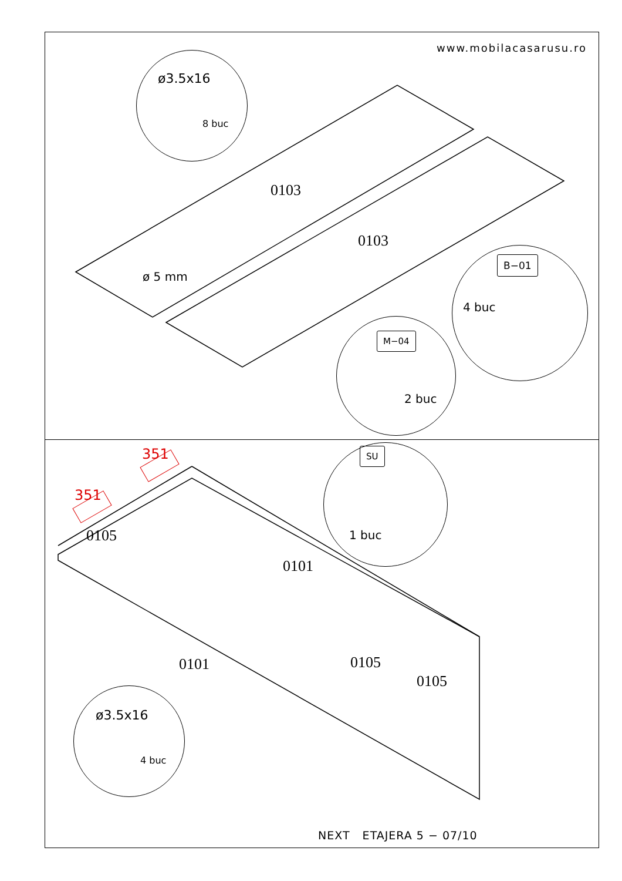www.mobilacasarusu.ro
ø3.5x16
8 buc
0103
0103
ø 5 mm
B−01
4 buc
M−04
2 buc
351
351
0105
0101
0101 0105
0105
SU
1 buc
ø3.5x16
4 buc
NEXT ETAJERA 5 − 07/10